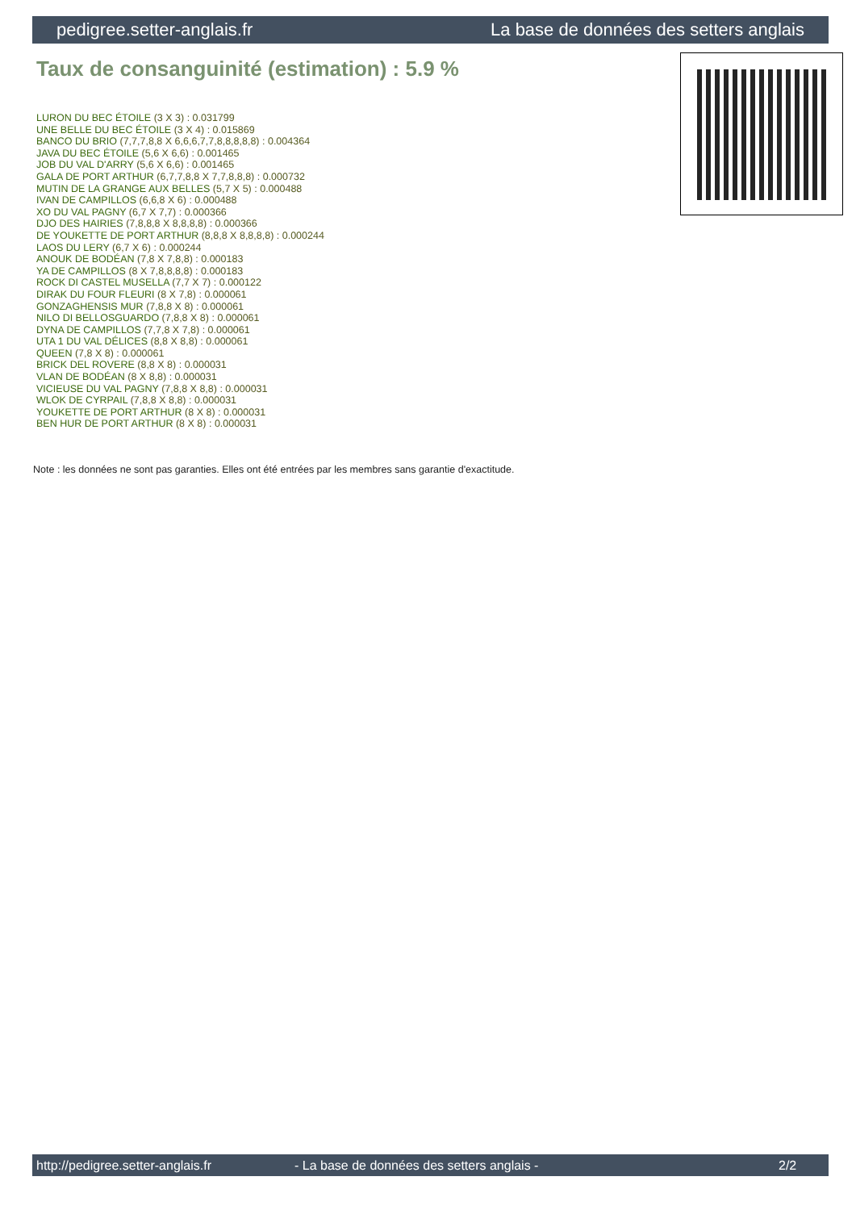pedigree.setter-anglais.fr La base de données des setters anglais
Taux de consanguinité (estimation) : 5.9 %
LURON DU BEC ÉTOILE (3 X 3) : 0.031799
UNE BELLE DU BEC ÉTOILE (3 X 4) : 0.015869
BANCO DU BRIO (7,7,7,8,8 X 6,6,6,7,7,8,8,8,8,8) : 0.004364
JAVA DU BEC ÉTOILE (5,6 X 6,6) : 0.001465
JOB DU VAL D'ARRY (5,6 X 6,6) : 0.001465
GALA DE PORT ARTHUR (6,7,7,8,8 X 7,7,8,8,8) : 0.000732
MUTIN DE LA GRANGE AUX BELLES (5,7 X 5) : 0.000488
IVAN DE CAMPILLOS (6,6,8 X 6) : 0.000488
XO DU VAL PAGNY (6,7 X 7,7) : 0.000366
DJO DES HAIRIES (7,8,8,8 X 8,8,8,8) : 0.000366
DE YOUKETTE DE PORT ARTHUR (8,8,8 X 8,8,8,8) : 0.000244
LAOS DU LERY (6,7 X 6) : 0.000244
ANOUK DE BODÉAN (7,8 X 7,8,8) : 0.000183
YA DE CAMPILLOS (8 X 7,8,8,8,8) : 0.000183
ROCK DI CASTEL MUSELLA (7,7 X 7) : 0.000122
DIRAK DU FOUR FLEURI (8 X 7,8) : 0.000061
GONZAGHENSIS MUR (7,8,8 X 8) : 0.000061
NILO DI BELLOSGUARDO (7,8,8 X 8) : 0.000061
DYNA DE CAMPILLOS (7,7,8 X 7,8) : 0.000061
UTA 1 DU VAL DÉLICES (8,8 X 8,8) : 0.000061
QUEEN (7,8 X 8) : 0.000061
BRICK DEL ROVERE (8,8 X 8) : 0.000031
VLAN DE BODÉAN (8 X 8,8) : 0.000031
VICIEUSE DU VAL PAGNY (7,8,8 X 8,8) : 0.000031
WLOK DE CYRPAIL (7,8,8 X 8,8) : 0.000031
YOUKETTE DE PORT ARTHUR (8 X 8) : 0.000031
BEN HUR DE PORT ARTHUR (8 X 8) : 0.000031
Note : les données ne sont pas garanties. Elles ont été entrées par les membres sans garantie d'exactitude.
http://pedigree.setter-anglais.fr - La base de données des setters anglais - 2/2